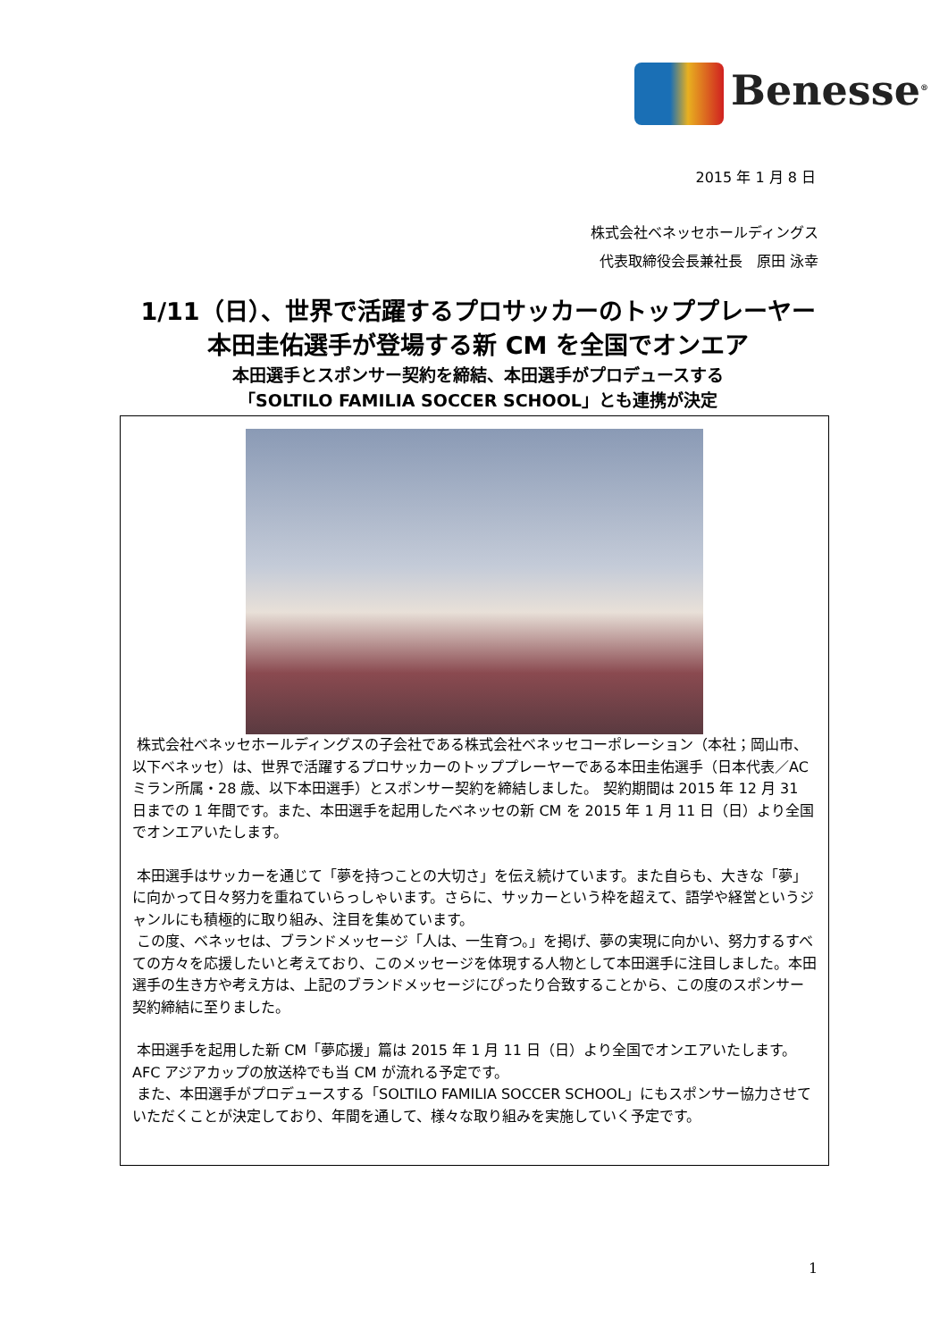Benesse<sup>®</sup>
2015 年 1 月 8 日
株式会社ベネッセホールディングス
代表取締役会長兼社長　原田 泳幸
1/11（日）、世界で活躍するプロサッカーのトッププレーヤー
本田圭佑選手が登場する新 CM を全国でオンエア
本田選手とスポンサー契約を締結、本田選手がプロデュースする
「SOLTILO FAMILIA SOCCER SCHOOL」とも連携が決定
株式会社ベネッセホールディングスの子会社である株式会社ベネッセコーポレーション（本社；岡山市、以下ベネッセ）は、世界で活躍するプロサッカーのトッププレーヤーである本田圭佑選手（日本代表／AC ミラン所属・28 歳、以下本田選手）とスポンサー契約を締結しました。 契約期間は 2015 年 12 月 31 日までの 1 年間です。また、本田選手を起用したベネッセの新 CM を 2015 年 1 月 11 日（日）より全国でオンエアいたします。
本田選手はサッカーを通じて「夢を持つことの大切さ」を伝え続けています。また自らも、大きな「夢」に向かって日々努力を重ねていらっしゃいます。さらに、サッカーという枠を超えて、語学や経営というジャンルにも積極的に取り組み、注目を集めています。
この度、ベネッセは、ブランドメッセージ「人は、一生育つ。」を掲げ、夢の実現に向かい、努力するすべての方々を応援したいと考えており、このメッセージを体現する人物として本田選手に注目しました。本田選手の生き方や考え方は、上記のブランドメッセージにぴったり合致することから、この度のスポンサー契約締結に至りました。
本田選手を起用した新 CM「夢応援」篇は 2015 年 1 月 11 日（日）より全国でオンエアいたします。AFC アジアカップの放送枠でも当 CM が流れる予定です。
また、本田選手がプロデュースする「SOLTILO FAMILIA SOCCER SCHOOL」にもスポンサー協力させていただくことが決定しており、年間を通して、様々な取り組みを実施していく予定です。
1